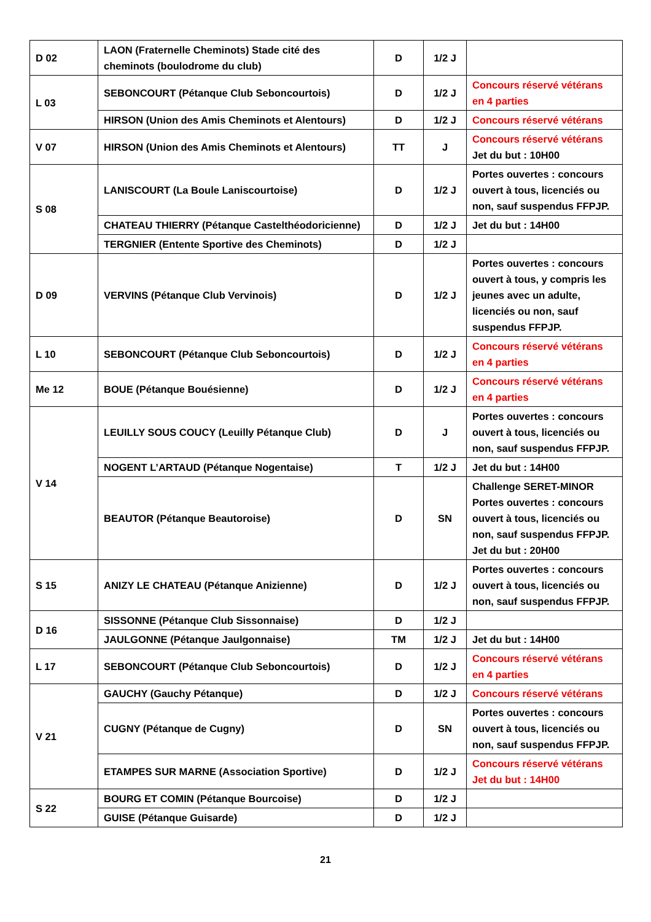| D 02 | LAON (Fraternelle Cheminots) Stade cité des cheminots (boulodrome du club) | D | 1/2 J | |
| L 03 | SEBONCOURT (Pétanque Club Seboncourtois) | D | 1/2 J | Concours réservé vétérans en 4 parties |
| | HIRSON (Union des Amis Cheminots et Alentours) | D | 1/2 J | Concours réservé vétérans |
| V 07 | HIRSON (Union des Amis Cheminots et Alentours) | TT | J | Concours réservé vétérans Jet du but : 10H00 |
| S 08 | LANISCOURT (La Boule Laniscourtoise) | D | 1/2 J | Portes ouvertes : concours ouvert à tous, licenciés ou non, sauf suspendus FFPJP. |
| | CHATEAU THIERRY (Pétanque Castelthéodoricienne) | D | 1/2 J | Jet du but : 14H00 |
| | TERGNIER (Entente Sportive des Cheminots) | D | 1/2 J | |
| D 09 | VERVINS (Pétanque Club Vervinois) | D | 1/2 J | Portes ouvertes : concours ouvert à tous, y compris les jeunes avec un adulte, licenciés ou non, sauf suspendus FFPJP. |
| L 10 | SEBONCOURT (Pétanque Club Seboncourtois) | D | 1/2 J | Concours réservé vétérans en 4 parties |
| Me 12 | BOUE (Pétanque Bouésienne) | D | 1/2 J | Concours réservé vétérans en 4 parties |
| V 14 | LEUILLY SOUS COUCY (Leuilly Pétanque Club) | D | J | Portes ouvertes : concours ouvert à tous, licenciés ou non, sauf suspendus FFPJP. |
| | NOGENT L’ARTAUD (Pétanque Nogentaise) | T | 1/2 J | Jet du but : 14H00 |
| | BEAUTOR (Pétanque Beautoroise) | D | SN | Challenge SERET-MINOR Portes ouvertes : concours ouvert à tous, licenciés ou non, sauf suspendus FFPJP. Jet du but : 20H00 |
| S 15 | ANIZY LE CHATEAU (Pétanque Anizienne) | D | 1/2 J | Portes ouvertes : concours ouvert à tous, licenciés ou non, sauf suspendus FFPJP. |
| D 16 | SISSONNE (Pétanque Club Sissonnaise) | D | 1/2 J | |
| | JAULGONNE (Pétanque Jaulgonnaise) | TM | 1/2 J | Jet du but : 14H00 |
| L 17 | SEBONCOURT (Pétanque Club Seboncourtois) | D | 1/2 J | Concours réservé vétérans en 4 parties |
| V 21 | GAUCHY (Gauchy Pétanque) | D | 1/2 J | Concours réservé vétérans |
| | CUGNY (Pétanque de Cugny) | D | SN | Portes ouvertes : concours ouvert à tous, licenciés ou non, sauf suspendus FFPJP. |
| | ETAMPES SUR MARNE (Association Sportive) | D | 1/2 J | Concours réservé vétérans Jet du but : 14H00 |
| S 22 | BOURG ET COMIN (Pétanque Bourcoise) | D | 1/2 J | |
| | GUISE (Pétanque Guisarde) | D | 1/2 J | |
21